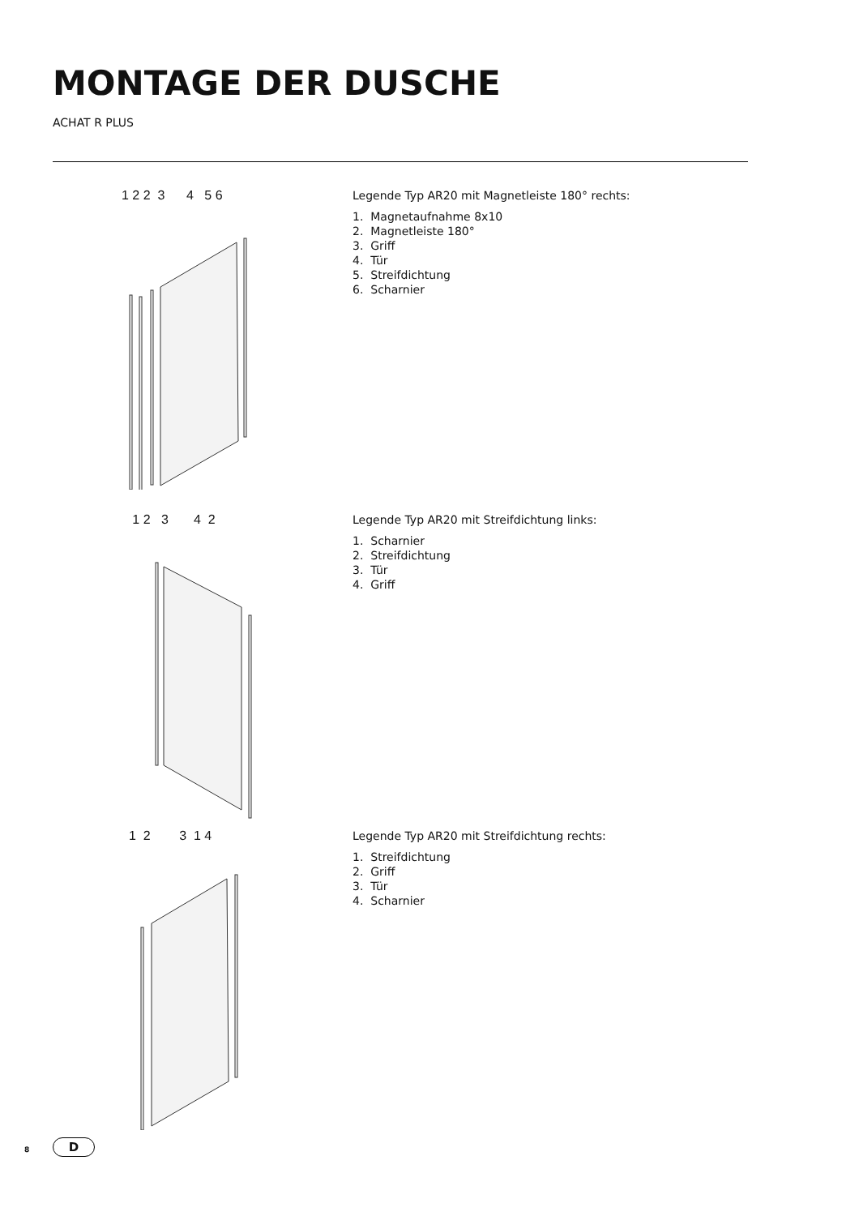MONTAGE DER DUSCHE
ACHAT R PLUS
1 2 2 3 4 5 6
Legende Typ AR20 mit Magnetleiste 180° rechts:
1. Magnetaufnahme 8x10
2. Magnetleiste 180°
3. Griff
4. Tür
5. Streifdichtung
6. Scharnier
1 2 3 4 2
Legende Typ AR20 mit Streifdichtung links:
1. Scharnier
2. Streifdichtung
3. Tür
4. Griff
1 2 3 1 4
Legende Typ AR20 mit Streifdichtung rechts:
1. Streifdichtung
2. Griff
3. Tür
4. Scharnier
8 D